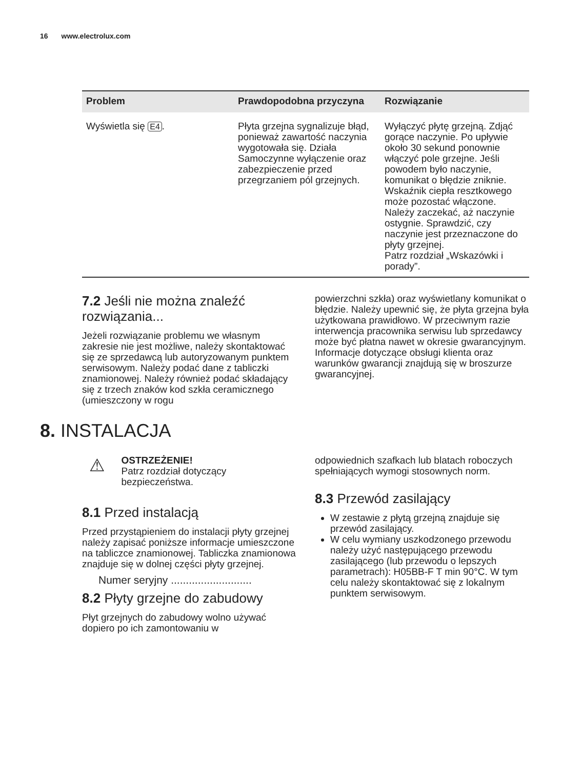16 www.electrolux.com
| Problem | Prawdopodobna przyczyna | Rozwiązanie |
| --- | --- | --- |
| Wyświetla się E4 . | Płyta grzejna sygnalizuje błąd, ponieważ zawartość naczynia wygotowała się. Działa Samoczynne wyłączenie oraz zabezpieczenie przed przegrzaniem pól grzejnych. | Wyłączyć płytę grzejną. Zdjąć gorące naczynie. Po upływie około 30 sekund ponownie włączyć pole grzejne. Jeśli powodem było naczynie, komunikat o błędzie zniknie. Wskaźnik ciepła resztkowego może pozostać włączone. Należy zaczekać, aż naczynie ostygnie. Sprawdzić, czy naczynie jest przeznaczone do płyty grzejnej. Patrz rozdział „Wskazówki i porady”. |
7.2 Jeśli nie można znaleźć rozwiązania...
Jeżeli rozwiązanie problemu we własnym zakresie nie jest możliwe, należy skontaktować się ze sprzedawcą lub autoryzowanym punktem serwisowym. Należy podać dane z tabliczki znamionowej. Należy również podać składający się z trzech znaków kod szkła ceramicznego (umieszczony w rogu
powierzchni szkła) oraz wyświetlany komunikat o błędzie. Należy upewnić się, że płyta grzejna była użytkowana prawidłowo. W przeciwnym razie interwencja pracownika serwisu lub sprzedawcy może być płatna nawet w okresie gwarancyjnym. Informacje dotyczące obsługi klienta oraz warunków gwarancji znajdują się w broszurze gwarancyjnej.
8. INSTALACJA
⚠
OSTRZEŻENIE!
Patrz rozdział dotyczący bezpieczeństwa.
8.1 Przed instalacją
Przed przystąpieniem do instalacji płyty grzejnej należy zapisać poniższe informacje umieszczone na tabliczce znamionowej. Tabliczka znamionowa znajduje się w dolnej części płyty grzejnej.
Numer seryjny ...........................
8.2 Płyty grzejne do zabudowy
Płyt grzejnych do zabudowy wolno używać dopiero po ich zamontowaniu w
odpowiednich szafkach lub blatach roboczych spełniających wymogi stosownych norm.
8.3 Przewód zasilający
W zestawie z płytą grzejną znajduje się przewód zasilający.
W celu wymiany uszkodzonego przewodu należy użyć następującego przewodu zasilającego (lub przewodu o lepszych parametrach): H05BB-F T min 90°C. W tym celu należy skontaktować się z lokalnym punktem serwisowym.